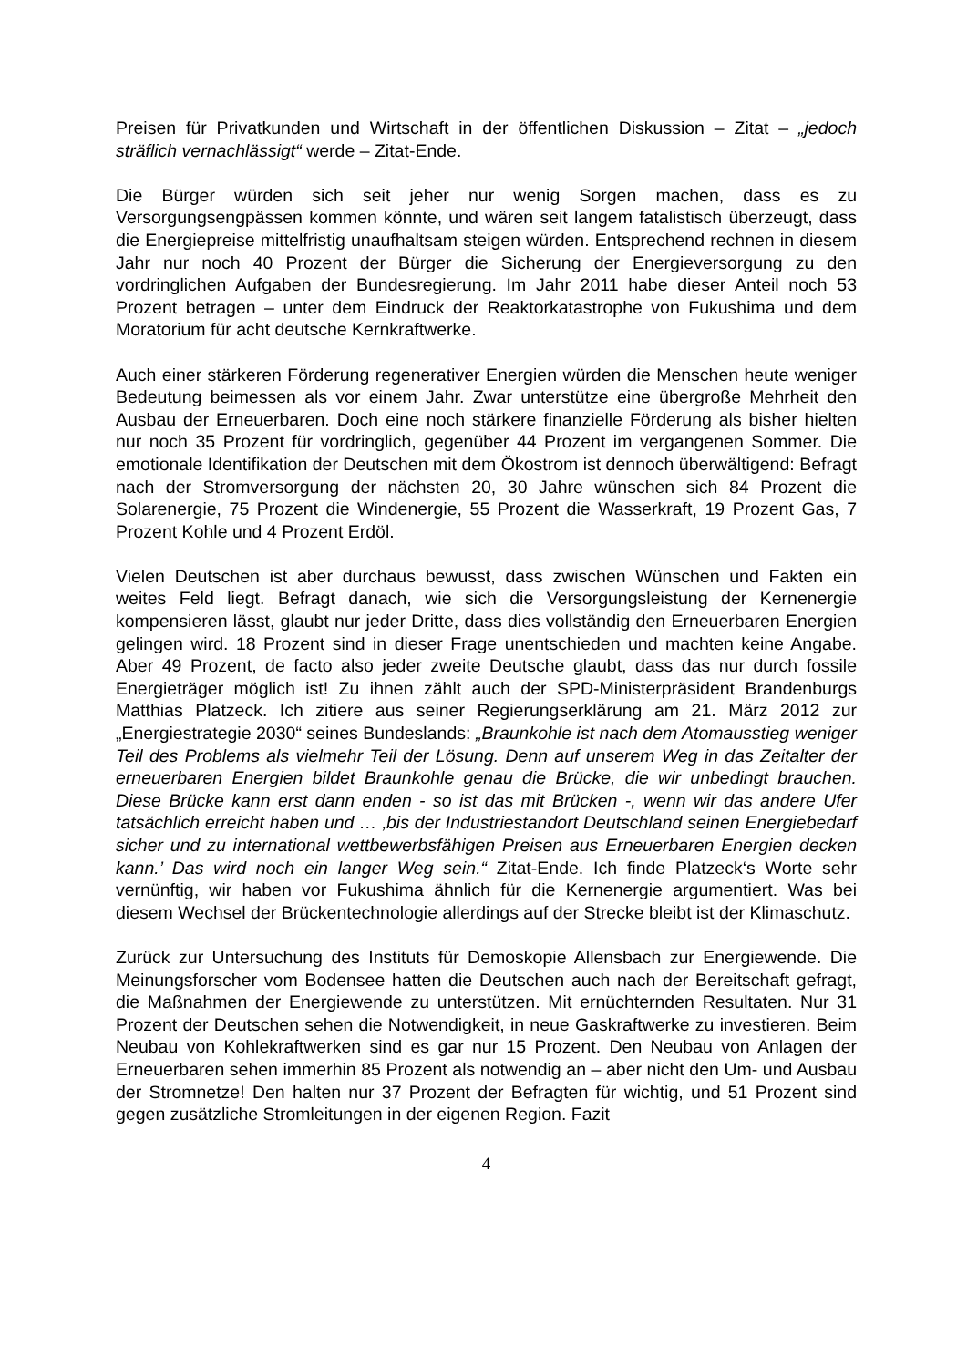Preisen für Privatkunden und Wirtschaft in der öffentlichen Diskussion – Zitat – „jedoch sträflich vernachlässigt“ werde – Zitat-Ende.
Die Bürger würden sich seit jeher nur wenig Sorgen machen, dass es zu Versorgungsengpässen kommen könnte, und wären seit langem fatalistisch überzeugt, dass die Energiepreise mittelfristig unaufhaltsam steigen würden. Entsprechend rechnen in diesem Jahr nur noch 40 Prozent der Bürger die Sicherung der Energieversorgung zu den vordringlichen Aufgaben der Bundesregierung. Im Jahr 2011 habe dieser Anteil noch 53 Prozent betragen – unter dem Eindruck der Reaktorkatastrophe von Fukushima und dem Moratorium für acht deutsche Kernkraftwerke.
Auch einer stärkeren Förderung regenerativer Energien würden die Menschen heute weniger Bedeutung beimessen als vor einem Jahr. Zwar unterstütze eine übergroße Mehrheit den Ausbau der Erneuerbaren. Doch eine noch stärkere finanzielle Förderung als bisher hielten nur noch 35 Prozent für vordringlich, gegenüber 44 Prozent im vergangenen Sommer. Die emotionale Identifikation der Deutschen mit dem Ökostrom ist dennoch überwältigend: Befragt nach der Stromversorgung der nächsten 20, 30 Jahre wünschen sich 84 Prozent die Solarenergie, 75 Prozent die Windenergie, 55 Prozent die Wasserkraft, 19 Prozent Gas, 7 Prozent Kohle und 4 Prozent Erdöl.
Vielen Deutschen ist aber durchaus bewusst, dass zwischen Wünschen und Fakten ein weites Feld liegt. Befragt danach, wie sich die Versorgungsleistung der Kernenergie kompensieren lässt, glaubt nur jeder Dritte, dass dies vollständig den Erneuerbaren Energien gelingen wird. 18 Prozent sind in dieser Frage unentschieden und machten keine Angabe. Aber 49 Prozent, de facto also jeder zweite Deutsche glaubt, dass das nur durch fossile Energieträger möglich ist! Zu ihnen zählt auch der SPD-Ministerpräsident Brandenburgs Matthias Platzeck. Ich zitiere aus seiner Regierungserklärung am 21. März 2012 zur „Energiestrategie 2030“ seines Bundeslands: „Braunkohle ist nach dem Atomausstieg weniger Teil des Problems als vielmehr Teil der Lösung. Denn auf unserem Weg in das Zeitalter der erneuerbaren Energien bildet Braunkohle genau die Brücke, die wir unbedingt brauchen. Diese Brücke kann erst dann enden - so ist das mit Brücken -, wenn wir das andere Ufer tatsächlich erreicht haben und … ‚bis der Industriestandort Deutschland seinen Energiebedarf sicher und zu international wettbewerbsfähigen Preisen aus Erneuerbaren Energien decken kann.’ Das wird noch ein langer Weg sein.“ Zitat-Ende. Ich finde Platzeck‘s Worte sehr vernünftig, wir haben vor Fukushima ähnlich für die Kernenergie argumentiert. Was bei diesem Wechsel der Brückentechnologie allerdings auf der Strecke bleibt ist der Klimaschutz.
Zurück zur Untersuchung des Instituts für Demoskopie Allensbach zur Energiewende. Die Meinungsforscher vom Bodensee hatten die Deutschen auch nach der Bereitschaft gefragt, die Maßnahmen der Energiewende zu unterstützen. Mit ernüchternden Resultaten. Nur 31 Prozent der Deutschen sehen die Notwendigkeit, in neue Gaskraftwerke zu investieren. Beim Neubau von Kohlekraftwerken sind es gar nur 15 Prozent. Den Neubau von Anlagen der Erneuerbaren sehen immerhin 85 Prozent als notwendig an – aber nicht den Um- und Ausbau der Stromnetze! Den halten nur 37 Prozent der Befragten für wichtig, und 51 Prozent sind gegen zusätzliche Stromleitungen in der eigenen Region. Fazit
4